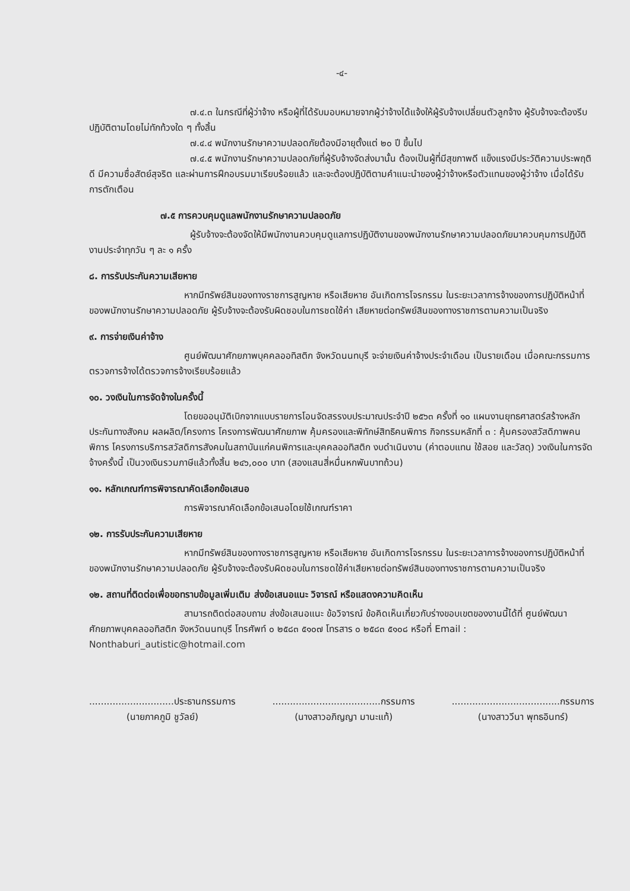-๔-
๗.๔.๓ ในกรณีที่ผู้ว่าจ้าง หรือผู้ที่ได้รับมอบหมายจากผู้ว่าจ้างได้แจ้งให้ผู้รับจ้างเปลี่ยนตัวลูกจ้าง ผู้รับจ้างจะต้องรีบปฏิบัติตามโดยไม่ทักท้วงใด ๆ ทั้งสิ้น
๗.๔.๔ พนักงานรักษาความปลอดภัยต้องมีอายุตั้งแต่ ๒๐ ปี ขึ้นไป
๗.๔.๕ พนักงานรักษาความปลอดภัยที่ผู้รับจ้างจัดส่งมานั้น ต้องเป็นผู้ที่มีสุขภาพดี แข็งแรงมีประวัติความประพฤติดี มีความซื่อสัตย์สุจริต และผ่านการฝึกอบรมมาเรียบร้อยแล้ว และจะต้องปฏิบัติตามคำแนะนำของผู้ว่าจ้างหรือตัวแทนของผู้ว่าจ้าง เมื่อได้รับการตักเตือน
๗.๕ การควบคุมดูแลพนักงานรักษาความปลอดภัย
ผู้รับจ้างจะต้องจัดให้มีพนักงานควบคุมดูแลการปฏิบัติงานของพนักงานรักษาความปลอดภัยมาควบคุมการปฏิบัติงานประจำทุกวัน ๆ ละ ๑ ครั้ง
๘. การรับประกันความเสียหาย
หากมีทรัพย์สินของทางราชการสูญหาย หรือเสียหาย อันเกิดการโจรกรรม ในระยะเวลาการจ้างของการปฏิบัติหน้าที่ของพนักงานรักษาความปลอดภัย ผู้รับจ้างจะต้องรับผิดชอบในการชดใช้ค่า เสียหายต่อทรัพย์สินของทางราชการตามความเป็นจริง
๙. การจ่ายเงินค่าจ้าง
ศูนย์พัฒนาศักยภาพบุคคลออทิสติก จังหวัดนนทบุรี จะจ่ายเงินค่าจ้างประจำเดือน เป็นรายเดือน เมื่อคณะกรรมการตรวจการจ้างได้ตรวจการจ้างเรียบร้อยแล้ว
๑๐. วงเงินในการจัดจ้างในครั้งนี้
โดยขออนุมัติเบิกจากแบบรายการโอนจัดสรรงบประมาณประจำปี ๒๕๖๓ ครั้งที่ ๑๐ แผนงานยุทธศาสตร์สร้างหลักประกันทางสังคม ผลผลิต/โครงการ โครงการพัฒนาศักยภาพ คุ้มครองและพิทักษ์สิทธิคนพิการ กิจกรรมหลักที่ ๓ : คุ้มครองสวัสดิภาพคนพิการ โครงการบริการสวัสดิการสังคมในสถาบันแก่คนพิการและบุคคลออทิสติก งบดำเนินงาน (ค่าตอบแทน ใช้สอย และวัสดุ) วงเงินในการจัดจ้างครั้งนี้ เป็นวงเงินรวมภาษีแล้วทั้งสิ้น ๒๔๖,๐๐๐ บาท (สองแสนสี่หมื่นหกพันบาทถ้วน)
๑๑. หลักเกณฑ์การพิจารณาคัดเลือกข้อเสนอ
การพิจารณาคัดเลือกข้อเสนอโดยใช้เกณฑ์ราคา
๑๒. การรับประกันความเสียหาย
หากมีทรัพย์สินของทางราชการสูญหาย หรือเสียหาย อันเกิดการโจรกรรม ในระยะเวลาการจ้างของการปฏิบัติหน้าที่ของพนักงานรักษาความปลอดภัย ผู้รับจ้างจะต้องรับผิดชอบในการชดใช้ค่าเสียหายต่อทรัพย์สินของทางราชการตามความเป็นจริง
๑๒. สถานที่ติดต่อเพื่อขอทราบข้อมูลเพิ่มเติม ส่งข้อเสนอแนะ วิจารณ์ หรือแสดงความคิดเห็น
สามารถติดต่อสอบถาม ส่งข้อเสนอแนะ ข้อวิจารณ์ ข้อคิดเห็นเกี่ยวกับร่างขอบเขตของงานนี้ได้ที่ ศูนย์พัฒนาศักยภาพบุคคลออทิสติก จังหวัดนนทบุรี โทรศัพท์ ๐ ๒๕๘๓ ๕๑๐๗ โทรสาร ๐ ๒๕๘๓ ๕๑๐๘ หรือที่ Email : Nonthaburi_autistic@hotmail.com
.............................ประธานกรรมการ
(นายภาคภูมิ ชูวัลย์)
.....................................กรรมการ
(นางสาวอภิญญา มานะแท้)
.....................................กรรมการ
(นางสาววีนา พุทธอินทร์)